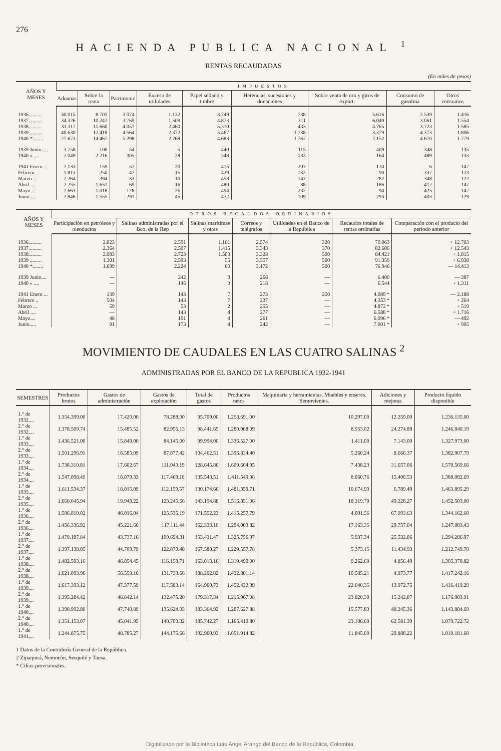276
HACIENDA PUBLICA NACIONAL <sup>1</sup>
RENTAS RECAUDADAS
(En miles de pesos)
| AÑOS Y MESES | IMPUESTOS | | | | | | | | |
| --- | --- | --- | --- | --- | --- | --- | --- | --- | --- |
| | Aduanas | Sobre la renta | Patrimonio | Exceso de utilidades | Papel sellado y timbre | Herencias, sucesiones y donaciones | Sobre venta de oro y giros de export. | Consumo de gasolina | Otros consumos |
| 1936.......... | 30.015 | 8.701 | 3.074 | 1.132 | 3.749 | 738 | 5.616 | 2.539 | 1.416 |
| 1937.......... | 34.326 | 10.242 | 3.769 | 1.509 | 4.873 | 311 | 6.040 | 3.061 | 1.554 |
| 1938.......... | 31.117 | 11.660 | 4.057 | 2.460 | 5.310 | 433 | 4.765 | 3.723 | 1.585 |
| 1939.......... | 40.630 | 12.418 | 4.564 | 2.372 | 5.467 | 1.738 | 3.379 | 4.373 | 1.806 |
| 1940 *........ | 27.673 | 14.467 | 5.298 | 2.268 | 4.683 | 1.762 | 2.152 | 4.670 | 1.779 |
| 1939 Junio..... | 3.758 | 100 | 54 | 5 | 440 | 115 | 409 | 348 | 135 |
| 1940 » .... | 2.049 | 2.216 | 305 | 28 | 348 | 133 | 164 | 489 | 133 |
| 1941 Enero ... | 2.133 | 159 | 57 | 20 | 415 | 207 | 124 | 6 | 147 |
| Febrero .. | 1.813 | 250 | 47 | 15 | 429 | 132 | 90 | 337 | 113 |
| Marzo ... | 2.264 | 394 | 33 | 10 | 458 | 147 | 282 | 348 | 122 |
| Abril .... | 2.255 | 1.651 | 69 | 16 | 480 | 88 | 186 | 412 | 147 |
| Mayo.... | 2.663 | 1.018 | 128 | 26 | 494 | 232 | 94 | 425 | 147 |
| Junio..... | 2.846 | 1.555 | 291 | 45 | 472 | 109 | 293 | 403 | 129 |
| AÑOS Y MESES | OTROS RECAUDOS ORDINARIOS | | | | | | |
| --- | --- | --- | --- | --- | --- | --- | --- |
| | Participación en petróleos y oleoductos | Salinas administradas por el Bco. de la Rep | Salinas marítimas y otras | Correos y telégrafos | Utilidades en el Banco de la República | Recaudos totales de rentas ordinarias | Comparación con el producto del período anterior |
| 1936.......... | 2.023 | 2.591 | 1.161 | 2.574 | 320 | 70.063 | + 12.703 |
| 1937.......... | 2.364 | 2.507 | 1.415 | 3.343 | 370 | 82.606 | + 12.543 |
| 1938.......... | 2.983 | 2.723 | 1.503 | 3.328 | 500 | 84.421 | + 1.815 |
| 1939 ......... | 1.301 | 2.593 | 55 | 3.557 | 500 | 91.359 | + 6.938 |
| 1940 *........ | 1.699 | 2.224 | 60 | 3.172 | 500 | 76.946 | — 14.413 |
| 1939 Junio.... | — | 242 | 3 | 268 | — | 6.400 | — 387 |
| 1940 » .... | — | 146 | 3 | 218 | — | 6.544 | + 1.311 |
| 1941 Enero ... | 139 | 143 | 7 | 273 | 250 | 4.089 * | — 2.188 |
| Febrero .. | 504 | 143 | 7 | 237 | — | 4.353 * | + 264 |
| Marzo ... | 59 | 53 | 2 | 255 | — | 4.872 * | + 519 |
| Abril .... | — | 143 | 4 | 277 | — | 6.588 * | + 1.716 |
| Mayo.... | 48 | 191 | 4 | 261 | — | 6.096 * | — 492 |
| Junio..... | 91 | 173 | 4 | 242 | — | 7.001 * | + 905 |
MOVIMIENTO DE CAUDALES EN LAS CUATRO SALINAS <sup>2</sup>
ADMINISTRADAS POR EL BANCO DE LA REPUBLICA 1932-1941
| SEMESTRES | Productos brutos | Gastos de administración | Gastos de explotación | Total de gastos | Productos netos | Maquinaria y herramientas. Muebles y enseres. Semovientes. | Adiciones y mejoras | Producto líquido disponible |
| --- | --- | --- | --- | --- | --- | --- | --- | --- |
| 1.° de 1932.... | 1.354.399.00 | 17.420.00 | 78.288.00 | 95.709.00 | 1.258.691.00 | 10.297.00 | 12.259.00 | 1.236.135.00 |
| 2.° de 1932.... | 1.378.509.74 | 15.485.52 | 82.956.13 | 98.441.65 | 1.280.068.09 | 8.953.02 | 24.274.88 | 1.246.840.19 |
| 1.° de 1933.... | 1.436.521.00 | 15.849.00 | 84.145.00 | 99.994.00 | 1.336.527.00 | 1.411.00 | 7.143.00 | 1.327.973.00 |
| 2.° de 1933.... | 1.501.296.91 | 16.585.09 | 87.877.42 | 104.462.51 | 1.396.834.40 | 5.260.24 | 8.666.37 | 1.382.907.79 |
| 1.° de 1934.... | 1.738.310.81 | 17.602.67 | 111.043.19 | 128.645.86 | 1.609.664.95 | 7.438.23 | 31.657.06 | 1.570.569.66 |
| 2.° de 1934.... | 1.547.098.49 | 18.079.33 | 117.469.18 | 135.548.51 | 1.411.549.98 | 8.060.76 | 15.406.53 | 1.388.082.69 |
| 1.° de 1935.... | 1.611.534.37 | 18.015.09 | 112.159.57 | 130.174.66 | 1.481.359.71 | 10.674.93 | 6.789.49 | 1.463.895.29 |
| 2.° de 1935.... | 1.660.045.94 | 19.949.22 | 123.245.66 | 143.194.88 | 1.516.851.06 | 18.319.79 | 49.228.27 | 1.452.503.00 |
| 1.° de 1936.... | 1.586.810.02 | 46.016.04 | 125.536.19 | 171.552.23 | 1.415.257.79 | 4.001.56 | 67.093.63 | 1.344.162.60 |
| 2.° de 1936.... | 1.456.336.92 | 45.221.66 | 117.111.44 | 162.333.10 | 1.294.003.82 | 17.163.35 | 29.757.04 | 1.247.083.43 |
| 1.° de 1937.... | 1.479.187.84 | 43.737.16 | 109.694.31 | 153.431.47 | 1.325.756.37 | 5.937.34 | 25.532.06 | 1.294.286.97 |
| 2.° de 1937.... | 1.397.138.05 | 44.709.79 | 122.870.48 | 167.580.27 | 1.229.557.78 | 5.373.15 | 11.434.93 | 1.212.749.70 |
| 1.° de 1938.... | 1.482.503.16 | 46.854.45 | 116.158.71 | 163.013.16 | 1.319.490.00 | 9.262.69 | 4.856.49 | 1.305.370.82 |
| 2.° de 1938.... | 1.621.093.96 | 56.559.16 | 131.733.66 | 188.292.82 | 1.432.801.14 | 10.585.21 | 4.973.77 | 1.417.242.16 |
| 1.° de 1939.... | 1.617.393.12 | 47.377.59 | 117.583.14 | 164.960.73 | 1.452.432.39 | 22.040.35 | 13.972.75 | 1.416.419.29 |
| 2.° de 1939.... | 1.395.284.42 | 46.842.14 | 132.475.20 | 179.317.34 | 1.215.967.08 | 23.820.30 | 15.242.87 | 1.176.903.91 |
| 1.° de 1940.... | 1.390.992.80 | 47.740.89 | 135.624.03 | 183.364.92 | 1.207.627.88 | 15.577.83 | 48.245.36 | 1.143.804.69 |
| 2.° de 1940.... | 1.351.153.07 | 45.041.95 | 140.700.32 | 185.742.27 | 1.165.410.80 | 23.106.69 | 62.581.39 | 1.079.722.72 |
| 1.° de 1941.... | 1.244.875.75 | 48.785.27 | 144.175.66 | 192.960.93 | 1.051.914.82 | 11.845.00 | 29.888.22 | 1.010.181.60 |
1 Datos de la Contraloría General de la República.
2 Zipaquirá, Nemocón, Sesquilé y Tausa.
* Cifras provisionales.
Digitalizado por la Biblioteca Luis Ángel Arango del Banco de la República, Colombia.